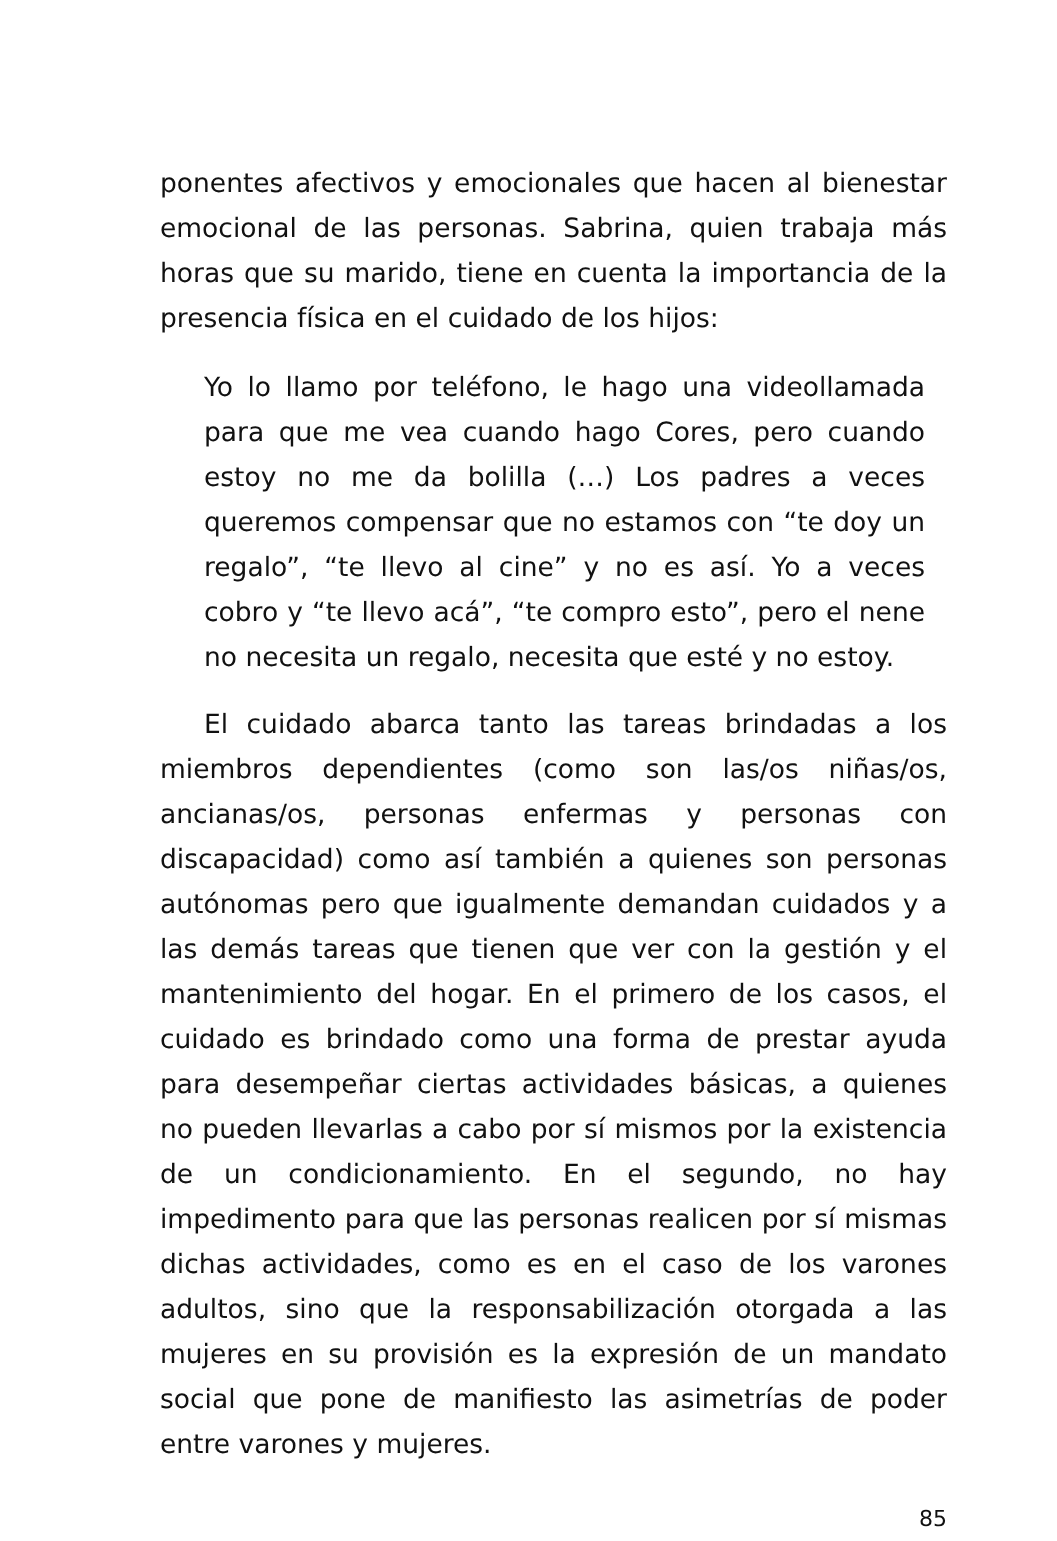ponentes afectivos y emocionales que hacen al bienestar emocional de las personas. Sabrina, quien trabaja más horas que su marido, tiene en cuenta la importancia de la presencia física en el cuidado de los hijos:
Yo lo llamo por teléfono, le hago una videollamada para que me vea cuando hago Cores, pero cuando estoy no me da bolilla (…) Los padres a veces queremos compensar que no estamos con “te doy un regalo”, “te llevo al cine” y no es así. Yo a veces cobro y “te llevo acá”, “te compro esto”, pero el nene no necesita un regalo, necesita que esté y no estoy.
El cuidado abarca tanto las tareas brindadas a los miembros dependientes (como son las/os niñas/os, ancianas/os, personas enfermas y personas con discapacidad) como así también a quienes son personas autónomas pero que igualmente demandan cuidados y a las demás tareas que tienen que ver con la gestión y el mantenimiento del hogar. En el primero de los casos, el cuidado es brindado como una forma de prestar ayuda para desempeñar ciertas actividades básicas, a quienes no pueden llevarlas a cabo por sí mismos por la existencia de un condicionamiento. En el segundo, no hay impedimento para que las personas realicen por sí mismas dichas actividades, como es en el caso de los varones adultos, sino que la responsabilización otorgada a las mujeres en su provisión es la expresión de un mandato social que pone de manifiesto las asimetrías de poder entre varones y mujeres.
85